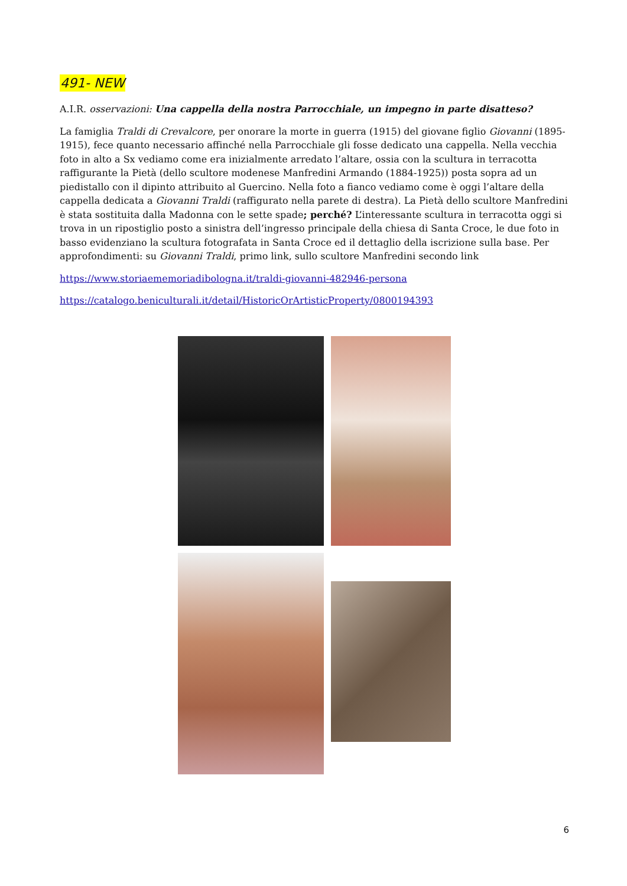491- NEW
A.I.R. osservazioni: Una cappella della nostra Parrocchiale, un impegno in parte disatteso?
La famiglia Traldi di Crevalcore, per onorare la morte in guerra (1915) del giovane figlio Giovanni (1895-1915), fece quanto necessario affinché nella Parrocchiale gli fosse dedicato una cappella. Nella vecchia foto in alto a Sx vediamo come era inizialmente arredato l’altare, ossia con la scultura in terracotta raffigurante la Pietà (dello scultore modenese Manfredini Armando (1884-1925)) posta sopra ad un piedistallo con il dipinto attribuito al Guercino. Nella foto a fianco vediamo come è oggi l’altare della cappella dedicata a Giovanni Traldi (raffigurato nella parete di destra). La Pietà dello scultore Manfredini è stata sostituita dalla Madonna con le sette spade; perché? L’interessante scultura in terracotta oggi si trova in un ripostiglio posto a sinistra dell’ingresso principale della chiesa di Santa Croce, le due foto in basso evidenziano la scultura fotografata in Santa Croce ed il dettaglio della iscrizione sulla base. Per approfondimenti: su Giovanni Traldi, primo link, sullo scultore Manfredini secondo link
https://www.storiaememoriadibologna.it/traldi-giovanni-482946-persona
https://catalogo.beniculturali.it/detail/HistoricOrArtisticProperty/0800194393
6